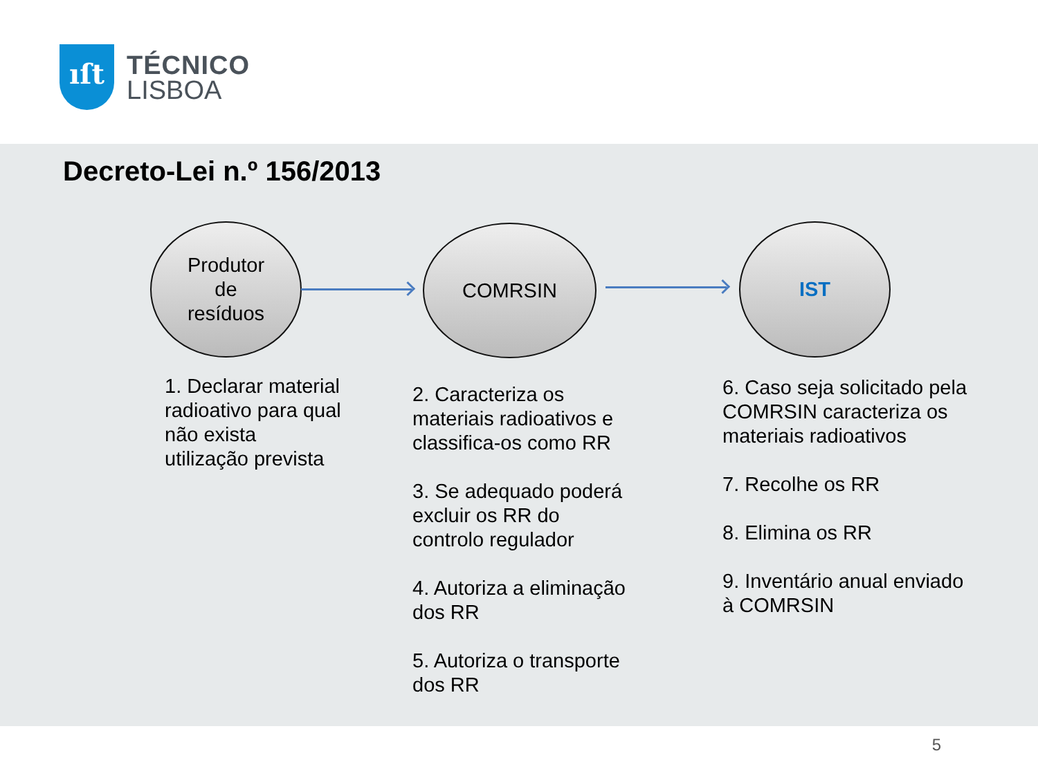ıſt
TÉCNICO
LISBOA
Decreto-Lei n.º 156/2013
Produtor
de
resíduos
COMRSIN IST
1. Declarar material radioativo para qual não exista utilização prevista
2. Caracteriza os materiais radioativos e classifica-os como RR
3. Se adequado poderá excluir os RR do controlo regulador
4. Autoriza a eliminação dos RR
5. Autoriza o transporte dos RR
6. Caso seja solicitado pela COMRSIN caracteriza os materiais radioativos
7. Recolhe os RR
8. Elimina os RR
9. Inventário anual enviado à COMRSIN
5